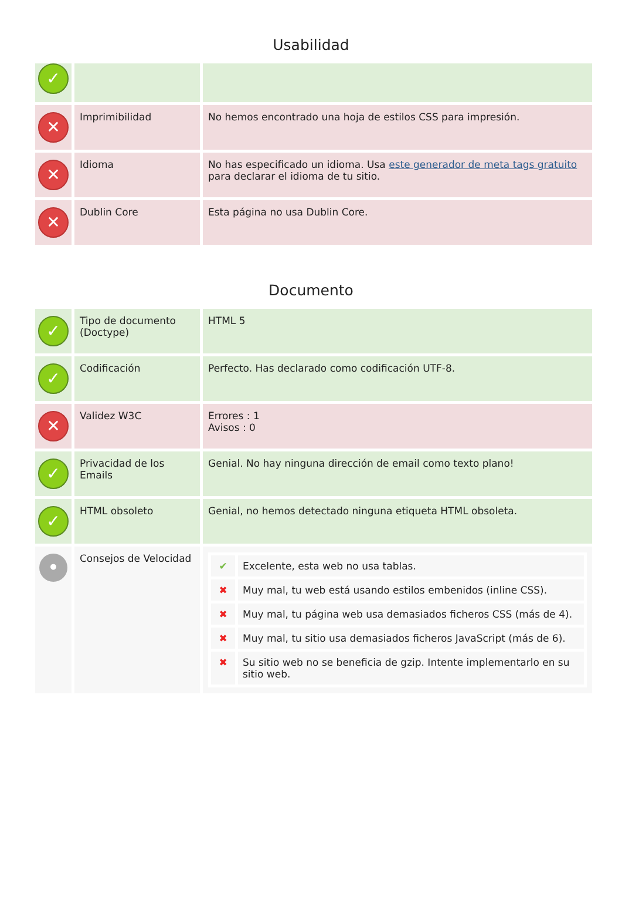Usabilidad
| ✓ | | |
| ✕ | Imprimibilidad | No hemos encontrado una hoja de estilos CSS para impresión. |
| ✕ | Idioma | No has especificado un idioma. Usa este generador de meta tags gratuito para declarar el idioma de tu sitio. |
| ✕ | Dublin Core | Esta página no usa Dublin Core. |
Documento
| ✓ | Tipo de documento (Doctype) | HTML 5 |
| ✓ | Codificación | Perfecto. Has declarado como codificación UTF-8. |
| ✕ | Validez W3C | Errores : 1 Avisos : 0 |
| ✓ | Privacidad de los Emails | Genial. No hay ninguna dirección de email como texto plano! |
| ✓ | HTML obsoleto | Genial, no hemos detectado ninguna etiqueta HTML obsoleta. |
| • | Consejos de Velocidad | / ✔ / Excelente, esta web no usa tablas. / / ✖ / Muy mal, tu web está usando estilos embenidos (inline CSS). / / ✖ / Muy mal, tu página web usa demasiados ficheros CSS (más de 4). / / ✖ / Muy mal, tu sitio usa demasiados ficheros JavaScript (más de 6). / / ✖ / Su sitio web no se beneficia de gzip. Intente implementarlo en su sitio web. / |